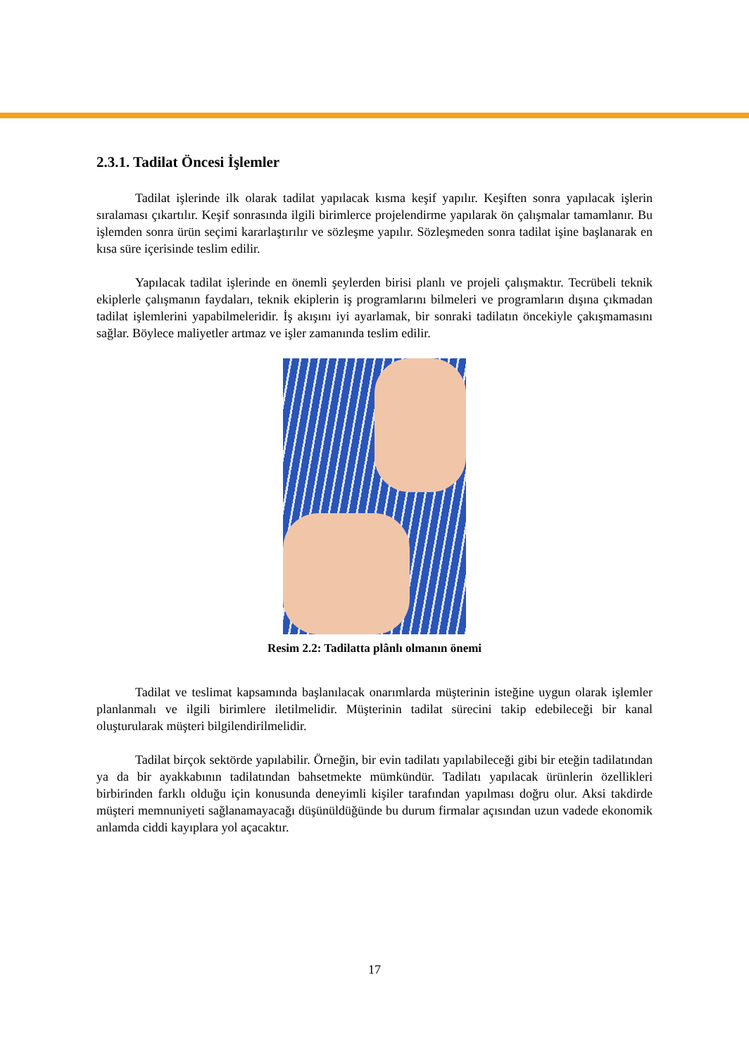2.3.1. Tadilat Öncesi İşlemler
Tadilat işlerinde ilk olarak tadilat yapılacak kısma keşif yapılır. Keşiften sonra yapılacak işlerin sıralaması çıkartılır. Keşif sonrasında ilgili birimlerce projelendirme yapılarak ön çalışmalar tamamlanır. Bu işlemden sonra ürün seçimi kararlaştırılır ve sözleşme yapılır. Sözleşmeden sonra tadilat işine başlanarak en kısa süre içerisinde teslim edilir.
Yapılacak tadilat işlerinde en önemli şeylerden birisi planlı ve projeli çalışmaktır. Tecrübeli teknik ekiplerle çalışmanın faydaları, teknik ekiplerin iş programlarını bilmeleri ve programların dışına çıkmadan tadilat işlemlerini yapabilmeleridir. İş akışını iyi ayarlamak, bir sonraki tadilatın öncekiyle çakışmamasını sağlar. Böylece maliyetler artmaz ve işler zamanında teslim edilir.
Resim 2.2: Tadilatta plânlı olmanın önemi
Tadilat ve teslimat kapsamında başlanılacak onarımlarda müşterinin isteğine uygun olarak işlemler planlanmalı ve ilgili birimlere iletilmelidir. Müşterinin tadilat sürecini takip edebileceği bir kanal oluşturularak müşteri bilgilendirilmelidir.
Tadilat birçok sektörde yapılabilir. Örneğin, bir evin tadilatı yapılabileceği gibi bir eteğin tadilatından ya da bir ayakkabının tadilatından bahsetmekte mümkündür. Tadilatı yapılacak ürünlerin özellikleri birbirinden farklı olduğu için konusunda deneyimli kişiler tarafından yapılması doğru olur. Aksi takdirde müşteri memnuniyeti sağlanamayacağı düşünüldüğünde bu durum firmalar açısından uzun vadede ekonomik anlamda ciddi kayıplara yol açacaktır.
17